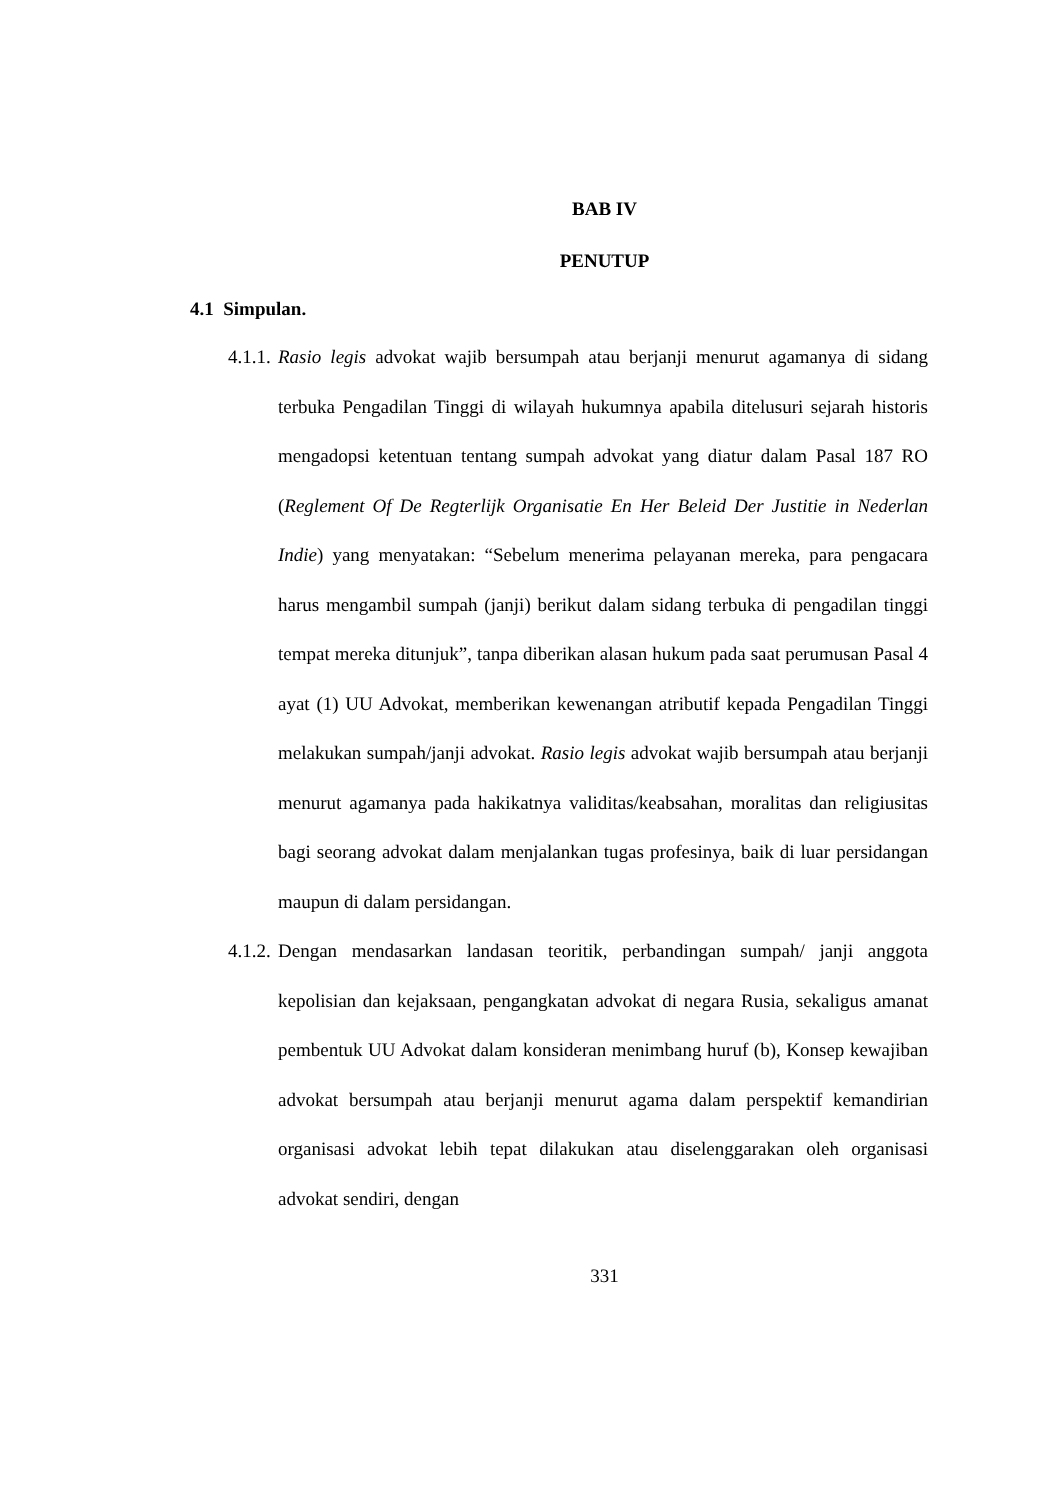BAB IV
PENUTUP
4.1 Simpulan.
4.1.1.
Rasio legis advokat wajib bersumpah atau berjanji menurut agamanya di sidang terbuka Pengadilan Tinggi di wilayah hukumnya apabila ditelusuri sejarah historis mengadopsi ketentuan tentang sumpah advokat yang diatur dalam Pasal 187 RO (Reglement Of De Regterlijk Organisatie En Her Beleid Der Justitie in Nederlan Indie) yang menyatakan: “Sebelum menerima pelayanan mereka, para pengacara harus mengambil sumpah (janji) berikut dalam sidang terbuka di pengadilan tinggi tempat mereka ditunjuk”, tanpa diberikan alasan hukum pada saat perumusan Pasal 4 ayat (1) UU Advokat, memberikan kewenangan atributif kepada Pengadilan Tinggi melakukan sumpah/janji advokat. Rasio legis advokat wajib bersumpah atau berjanji menurut agamanya pada hakikatnya validitas/keabsahan, moralitas dan religiusitas bagi seorang advokat dalam menjalankan tugas profesinya, baik di luar persidangan maupun di dalam persidangan.
4.1.2.
Dengan mendasarkan landasan teoritik, perbandingan sumpah/ janji anggota kepolisian dan kejaksaan, pengangkatan advokat di negara Rusia, sekaligus amanat pembentuk UU Advokat dalam konsideran menimbang huruf (b), Konsep kewajiban advokat bersumpah atau berjanji menurut agama dalam perspektif kemandirian organisasi advokat lebih tepat dilakukan atau diselenggarakan oleh organisasi advokat sendiri, dengan
331